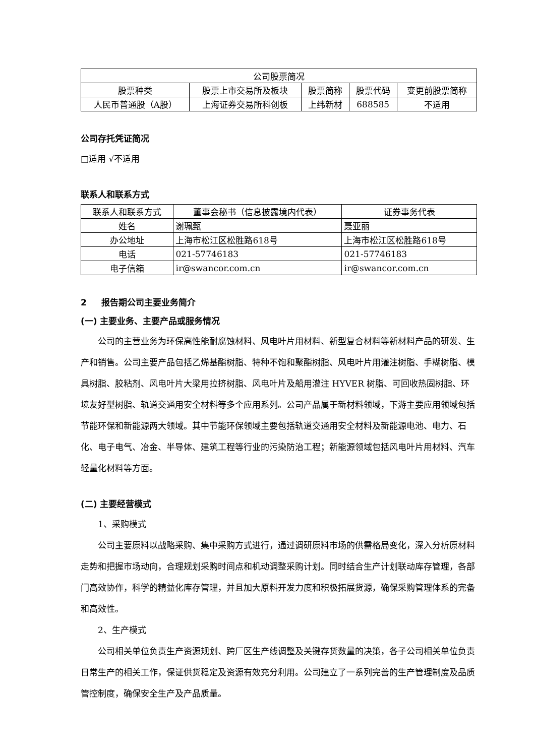| 公司股票简况 | | | | |
| --- | --- | --- | --- | --- |
| 股票种类 | 股票上市交易所及板块 | 股票简称 | 股票代码 | 变更前股票简称 |
| 人民币普通股（A股） | 上海证券交易所科创板 | 上纬新材 | 688585 | 不适用 |
公司存托凭证简况
□适用 √不适用
联系人和联系方式
| 联系人和联系方式 | 董事会秘书（信息披露境内代表） | 证券事务代表 |
| 姓名 | 谢珮甄 | 聂亚丽 |
| 办公地址 | 上海市松江区松胜路618号 | 上海市松江区松胜路618号 |
| 电话 | 021-57746183 | 021-57746183 |
| 电子信箱 | ir@swancor.com.cn | ir@swancor.com.cn |
2 报告期公司主要业务简介
(一) 主要业务、主要产品或服务情况
公司的主营业务为环保高性能耐腐蚀材料、风电叶片用材料、新型复合材料等新材料产品的研发、生产和销售。公司主要产品包括乙烯基酯树脂、特种不饱和聚酯树脂、风电叶片用灌注树脂、手糊树脂、模具树脂、胶粘剂、风电叶片大梁用拉挤树脂、风电叶片及船用灌注 HYVER 树脂、可回收热固树脂、环境友好型树脂、轨道交通用安全材料等多个应用系列。公司产品属于新材料领域，下游主要应用领域包括节能环保和新能源两大领域。其中节能环保领域主要包括轨道交通用安全材料及新能源电池、电力、石化、电子电气、冶金、半导体、建筑工程等行业的污染防治工程；新能源领域包括风电叶片用材料、汽车轻量化材料等方面。
(二) 主要经营模式
1、采购模式
公司主要原料以战略采购、集中采购方式进行，通过调研原料市场的供需格局变化，深入分析原材料走势和把握市场动向，合理规划采购时间点和机动调整采购计划。同时结合生产计划联动库存管理，各部门高效协作，科学的精益化库存管理，并且加大原料开发力度和积极拓展货源，确保采购管理体系的完备和高效性。
2、生产模式
公司相关单位负责生产资源规划、跨厂区生产线调整及关键存货数量的决策，各子公司相关单位负责日常生产的相关工作，保证供货稳定及资源有效充分利用。公司建立了一系列完善的生产管理制度及品质管控制度，确保安全生产及产品质量。